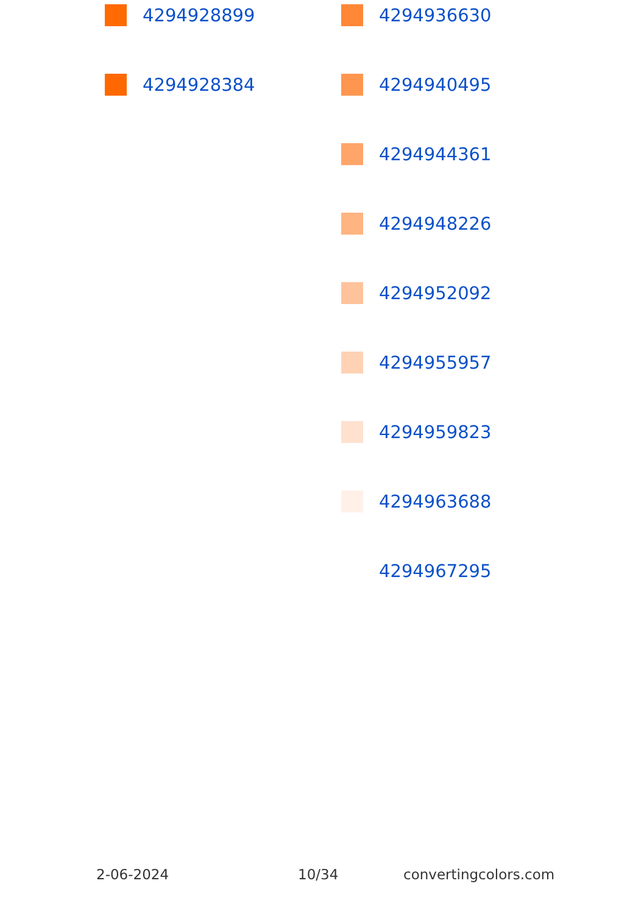4294928899
4294928384
4294936630
4294940495
4294944361
4294948226
4294952092
4294955957
4294959823
4294963688
4294967295
2-06-2024 10/34 convertingcolors.com